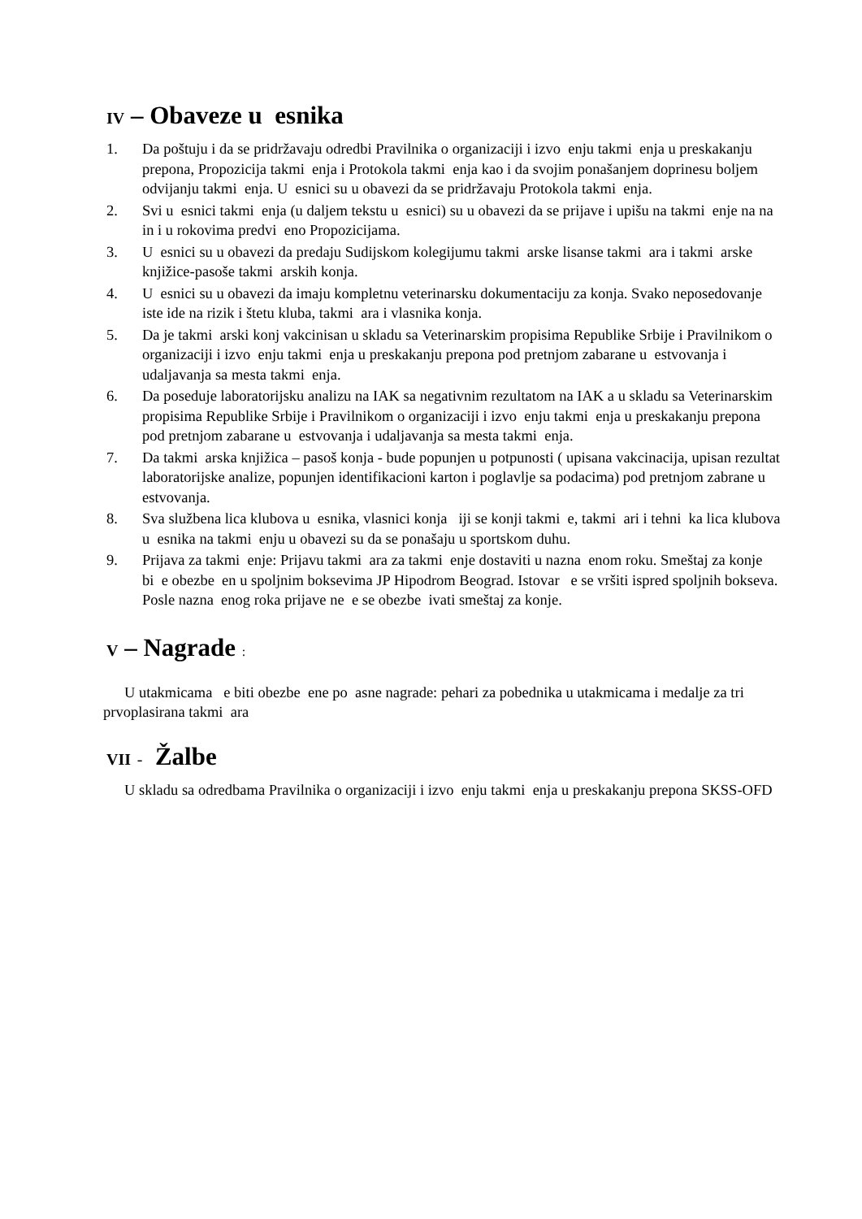IV – Obaveze u esnika
1. Da poštuju i da se pridržavaju odredbi Pravilnika o organizaciji i izvo enju takmi enja u preskakanju prepona, Propozicija takmi enja i Protokola takmi enja kao i da svojim ponašanjem doprinesu boljem odvijanju takmi enja. U esnici su u obavezi da se pridržavaju Protokola takmi enja.
2. Svi u esnici takmi enja (u daljem tekstu u esnici) su u obavezi da se prijave i upišu na takmi enje na na in i u rokovima predvi eno Propozicijama.
3. U esnici su u obavezi da predaju Sudijskom kolegijumu takmi arske lisanse takmi ara i takmi arske knjižice-pasoše takmi arskih konja.
4. U esnici su u obavezi da imaju kompletnu veterinarsku dokumentaciju za konja. Svako neposedovanje iste ide na rizik i štetu kluba, takmi ara i vlasnika konja.
5. Da je takmi arski konj vakcinisan u skladu sa Veterinarskim propisima Republike Srbije i Pravilnikom o organizaciji i izvo enju takmi enja u preskakanju prepona pod pretnjom zabarane u estvovanja i udaljavanja sa mesta takmi enja.
6. Da poseduje laboratorijsku analizu na IAK sa negativnim rezultatom na IAK a u skladu sa Veterinarskim propisima Republike Srbije i Pravilnikom o organizaciji i izvo enju takmi enja u preskakanju prepona pod pretnjom zabarane u estvovanja i udaljavanja sa mesta takmi enja.
7. Da takmi arska knjižica – pasoš konja - bude popunjen u potpunosti ( upisana vakcinacija, upisan rezultat laboratorijske analize, popunjen identifikacioni karton i poglavlje sa podacima) pod pretnjom zabrane u estvovanja.
8. Sva službena lica klubova u esnika, vlasnici konja iji se konji takmi e, takmi ari i tehni ka lica klubova u esnika na takmi enju u obavezi su da se ponašaju u sportskom duhu.
9. Prijava za takmi enje: Prijavu takmi ara za takmi enje dostaviti u nazna enom roku. Smeštaj za konje bi e obezbe en u spoljnim boksevima JP Hipodrom Beograd. Istovar e se vršiti ispred spoljnih bokseva. Posle nazna enog roka prijave ne e se obezbe ivati smeštaj za konje.
V – Nagrade :
U utakmicama e biti obezbe ene po asne nagrade: pehari za pobednika u utakmicama i medalje za tri prvoplasirana takmi ara
VII - Žalbe
U skladu sa odredbama Pravilnika o organizaciji i izvo enju takmi enja u preskakanju prepona SKSS-OFD